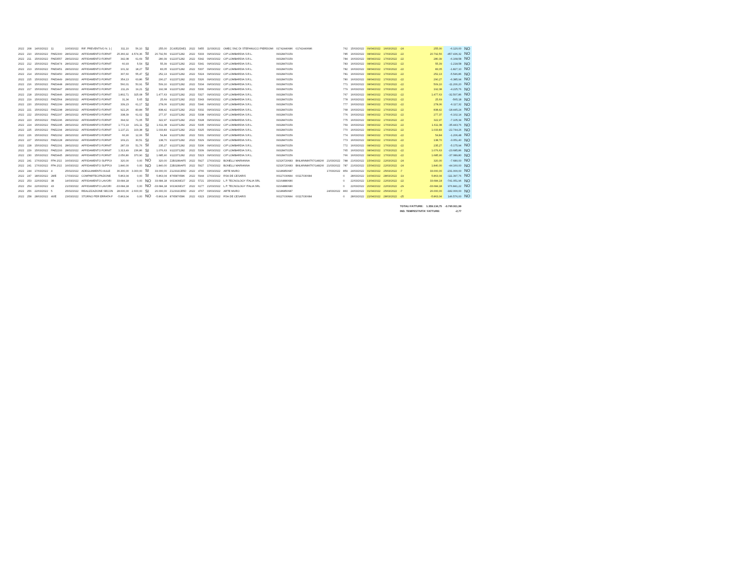| 2022 | 208 | 14/03/2022 | 11 | 10/03/2022 | RIF. PREVENTIVO N. 1 ( | 311,10 | 56,10 | SI | 255,00 | ZC4352D9E1 | 2022 | 5455 | 11/03/2022 | OMEC SNC DI STEFANUCCI PIERDOMI | 01742440686 | 01742440686 | | 762 | 15/03/2022 | 09/04/2022 | 16/03/2022 | -24 | 255,00 | -6.120,00 | NO |
| 2022 | 210 | 15/03/2022 | PAE2300 | 28/02/2022 | AFFIDAMENTO FORNIT | 25.366,92 | 4.574,36 | SI | 20.792,56 | 9122371282 | 2022 | 5333 | 09/03/2022 | CIP LOMBARDIA S.R.L. | 09328470159 | | | 785 | 16/03/2022 | 08/04/2022 | 17/03/2022 | -22 | 20.792,56 | -457.436,32 | NO |
| 2022 | 211 | 15/03/2022 | PAE3557 | 28/02/2022 | AFFIDAMENTO FORNIT | 342,08 | 61,69 | SI | 280,39 | 9122371282 | 2022 | 5342 | 09/03/2022 | CIP LOMBARDIA S.R.L. | 09328470159 | | | 784 | 16/03/2022 | 08/04/2022 | 17/03/2022 | -22 | 280,39 | -6.168,58 | NO |
| 2022 | 212 | 15/03/2022 | PAE3474 | 28/02/2022 | AFFIDAMENTO FORNIT | 60,93 | 5,54 | SI | 55,39 | 9122371282 | 2022 | 5341 | 09/03/2022 | CIP LOMBARDIA S.R.L. | 09328470159 | | | 783 | 16/03/2022 | 08/04/2022 | 17/03/2022 | -22 | 55,39 | -1.218,58 | NO |
| 2022 | 213 | 15/03/2022 | PAE3451 | 28/02/2022 | AFFIDAMENTO FORNIT | 101,32 | 18,27 | SI | 83,05 | 9122371282 | 2022 | 5337 | 09/03/2022 | CIP LOMBARDIA S.R.L. | 09328470159 | | | 782 | 16/03/2022 | 08/04/2022 | 17/03/2022 | -22 | 83,05 | -1.827,10 | NO |
| 2022 | 214 | 15/03/2022 | PAE3450 | 28/02/2022 | AFFIDAMENTO FORNIT | 307,60 | 55,47 | SI | 252,13 | 9122371282 | 2022 | 5324 | 09/03/2022 | CIP LOMBARDIA S.R.L. | 09328470159 | | | 781 | 16/03/2022 | 08/04/2022 | 17/03/2022 | -22 | 252,13 | -5.546,86 | NO |
| 2022 | 215 | 15/03/2022 | PAE3449 | 28/02/2022 | AFFIDAMENTO FORNIT | 354,13 | 63,86 | SI | 290,27 | 9122371282 | 2022 | 5326 | 09/03/2022 | CIP LOMBARDIA S.R.L. | 09328470159 | | | 780 | 16/03/2022 | 08/04/2022 | 17/03/2022 | -22 | 290,27 | -6.385,94 | NO |
| 2022 | 216 | 15/03/2022 | PAE3448 | 28/02/2022 | AFFIDAMENTO FORNIT | 560,01 | 50,91 | SI | 509,10 | 9122371282 | 2022 | 5334 | 09/03/2022 | CIP LOMBARDIA S.R.L. | 09328470159 | | | 771 | 16/03/2022 | 08/04/2022 | 17/03/2022 | -22 | 509,10 | -11.200,20 | NO |
| 2022 | 217 | 15/03/2022 | PAE3447 | 28/02/2022 | AFFIDAMENTO FORNIT | 211,29 | 19,21 | SI | 192,08 | 9122371282 | 2022 | 5330 | 09/03/2022 | CIP LOMBARDIA S.R.L. | 09328470159 | | | 779 | 16/03/2022 | 08/04/2022 | 17/03/2022 | -22 | 192,08 | -4.225,76 | NO |
| 2022 | 218 | 15/03/2022 | PAE3446 | 28/02/2022 | AFFIDAMENTO FORNIT | 1.802,71 | 325,08 | SI | 1.477,63 | 9122371282 | 2022 | 5327 | 09/03/2022 | CIP LOMBARDIA S.R.L. | 09328470159 | | | 767 | 16/03/2022 | 08/04/2022 | 17/03/2022 | -22 | 1.477,63 | -32.507,86 | NO |
| 2022 | 219 | 15/03/2022 | PAE2564 | 28/02/2022 | AFFIDAMENTO FORNIT | 31,34 | 5,65 | SI | 25,69 | 9122371282 | 2022 | 5343 | 09/03/2022 | CIP LOMBARDIA S.R.L. | 09328470159 | | | 778 | 16/03/2022 | 08/04/2022 | 17/03/2022 | -22 | 25,69 | -565,18 | NO |
| 2022 | 220 | 15/03/2022 | PAE2299 | 28/02/2022 | AFFIDAMENTO FORNIT | 339,23 | 61,17 | SI | 278,06 | 9122371282 | 2022 | 5340 | 09/03/2022 | CIP LOMBARDIA S.R.L. | 09328470159 | | | 777 | 16/03/2022 | 08/04/2022 | 17/03/2022 | -22 | 278,06 | -6.117,32 | NO |
| 2022 | 221 | 15/03/2022 | PAE2298 | 28/02/2022 | AFFIDAMENTO FORNIT | 922,26 | 83,84 | SI | 838,42 | 9122371282 | 2022 | 5332 | 09/03/2022 | CIP LOMBARDIA S.R.L. | 09328470159 | | | 768 | 16/03/2022 | 08/04/2022 | 17/03/2022 | -22 | 838,42 | -18.445,24 | NO |
| 2022 | 222 | 15/03/2022 | PAE2297 | 28/02/2022 | AFFIDAMENTO FORNIT | 338,39 | 61,02 | SI | 277,37 | 9122371282 | 2022 | 5338 | 09/03/2022 | CIP LOMBARDIA S.R.L. | 09328470159 | | | 776 | 16/03/2022 | 08/04/2022 | 17/03/2022 | -22 | 277,37 | -6.102,14 | NO |
| 2022 | 223 | 15/03/2022 | PAE2296 | 28/02/2022 | AFFIDAMENTO FORNIT | 394,02 | 71,05 | SI | 322,97 | 9122371282 | 2022 | 5328 | 09/03/2022 | CIP LOMBARDIA S.R.L. | 09328470159 | | | 775 | 16/03/2022 | 08/04/2022 | 17/03/2022 | -22 | 322,97 | -7.105,34 | NO |
| 2022 | 224 | 15/03/2022 | PAE2295 | 28/02/2022 | AFFIDAMENTO FORNIT | 1.772,19 | 161,11 | SI | 1.611,08 | 9122371282 | 2022 | 5335 | 09/03/2022 | CIP LOMBARDIA S.R.L. | 09328470159 | | | 769 | 16/03/2022 | 08/04/2022 | 17/03/2022 | -22 | 1.611,08 | -35.443,76 | NO |
| 2022 | 225 | 15/03/2022 | PAE2294 | 28/02/2022 | AFFIDAMENTO FORNIT | 1.137,21 | 103,38 | SI | 1.033,83 | 9122371282 | 2022 | 5325 | 09/03/2022 | CIP LOMBARDIA S.R.L. | 09328470159 | | | 770 | 16/03/2022 | 08/04/2022 | 17/03/2022 | -22 | 1.033,83 | -22.744,26 | NO |
| 2022 | 226 | 15/03/2022 | PAE2292 | 28/02/2022 | AFFIDAMENTO FORNIT | 66,90 | 12,06 | SI | 54,84 | 9122371282 | 2022 | 5331 | 09/03/2022 | CIP LOMBARDIA S.R.L. | 09328470159 | | | 774 | 16/03/2022 | 08/04/2022 | 17/03/2022 | -22 | 54,84 | -1.206,48 | NO |
| 2022 | 227 | 15/03/2022 | PAE2228 | 28/02/2022 | AFFIDAMENTO FORNIT | 169,21 | 30,51 | SI | 138,70 | 9122371282 | 2022 | 5329 | 09/03/2022 | CIP LOMBARDIA S.R.L. | 09328470159 | | | 773 | 16/03/2022 | 08/04/2022 | 17/03/2022 | -22 | 138,70 | -3.051,40 | NO |
| 2022 | 228 | 15/03/2022 | PAE2291 | 28/02/2022 | AFFIDAMENTO FORNIT | 287,03 | 51,76 | SI | 235,27 | 9122371282 | 2022 | 5336 | 09/03/2022 | CIP LOMBARDIA S.R.L. | 09328470159 | | | 772 | 16/03/2022 | 08/04/2022 | 17/03/2022 | -22 | 235,27 | -5.175,94 | NO |
| 2022 | 229 | 15/03/2022 | PAE2293 | 28/02/2022 | AFFIDAMENTO FORNIT | 1.313,49 | 236,86 | SI | 1.076,63 | 9122371282 | 2022 | 5339 | 09/03/2022 | CIP LOMBARDIA S.R.L. | 09328470159 | | | 765 | 16/03/2022 | 08/04/2022 | 17/03/2022 | -22 | 1.076,63 | -23.685,86 | NO |
| 2022 | 230 | 15/03/2022 | PAE3445 | 28/02/2022 | AFFIDAMENTO FORNIT | 2.056,80 | 370,90 | SI | 1.685,90 | 9122371282 | 2022 | 5323 | 09/03/2022 | CIP LOMBARDIA S.R.L. | 09328470159 | | | 766 | 16/03/2022 | 08/04/2022 | 17/03/2022 | -22 | 1.685,90 | -37.089,80 | NO |
| 2022 | 241 | 17/03/2022 | FPA 2/22 | 16/03/2022 | AFFIDAMENTO SUPPOI | 320,00 | 0,00 | NO | 320,00 | Z2B3289AF5 | 2022 | 5927 | 17/03/2022 | BONELLI MARIANNA | 02326720683 | BNLMNN86T67G482W | 21/03/2022 | 788 | 21/03/2022 | 15/04/2022 | 22/03/2022 | -24 | 320,00 | -7.680,00 | NO |
| 2022 | 241 | 17/03/2022 | FPA 2/22 | 16/03/2022 | AFFIDAMENTO SUPPOI | 1.840,00 | 0,00 | NO | 1.840,00 | Z2B3289AF5 | 2022 | 5927 | 17/03/2022 | BONELLI MARIANNA | 02326720683 | BNLMNN86T67G482W | 21/03/2022 | 787 | 21/03/2022 | 15/04/2022 | 22/03/2022 | -24 | 1.840,00 | -44.160,00 | NO |
| 2022 | 244 | 17/03/2022 | 4 | 25/02/2022 | ADEGUAMENTO AULE | 36.300,00 | 3.300,00 | SI | 33.000,00 | Z12332CE5D | 2022 | 4766 | 03/03/2022 | ARTE MURO | 02186850687 | | 17/03/2022 | 859 | 24/03/2022 | 01/04/2022 | 25/03/2022 | -7 | 33.000,00 | -231.000,00 | NO |
| 2022 | 247 | 18/03/2022 | 28/E | 17/03/2022 | COMPARTECIPAZIONE | 5.863,04 | 0,00 | SI | 5.863,04 | 8765876586 | 2022 | 5944 | 17/03/2022 | RSA DE CESARIS | 00117030684 | 00117030684 | | 0 | 28/03/2022 | 16/04/2022 | 28/03/2022 | -19 | 5.863,04 | -111.397,76 | NO |
| 2022 | 253 | 22/03/2022 | 38 | 14/03/2022 | AFFIDAMENTO LAVORI | 33.684,18 | 0,00 | NO | 33.684,18 | 9013439D27 | 2022 | 5721 | 15/03/2022 | L.P. TECNOLOGY ITALIA SRL | 02164880680 | | | 0 | 22/03/2022 | 13/04/2022 | 22/03/2022 | -22 | 33.684,18 | -741.051,96 | NO |
| 2022 | 254 | 22/03/2022 | 43 | 21/03/2022 | AFFIDAMENTO LAVORI | -33.684,18 | 0,00 | NO | -33.684,18 | 9013439D27 | 2022 | 6177 | 21/03/2022 | L.P. TECNOLOGY ITALIA SRL | 02164880680 | | | 0 | 22/03/2022 | 20/04/2022 | 22/03/2022 | -29 | -33.684,18 | 976.841,22 | NO |
| 2022 | 256 | 22/03/2022 | 5 | 25/02/2022 | REALIZZAZIONE SECON | 28.600,00 | 2.600,00 | SI | 26.000,00 | Z12332CE5D | 2022 | 4767 | 03/03/2022 | ARTE MURO | 02186850687 | | 24/03/2022 | 860 | 24/03/2022 | 01/04/2022 | 25/03/2022 | -7 | 26.000,00 | -182.000,00 | NO |
| 2022 | 258 | 28/03/2022 | 40/E | 23/03/2022 | STORNO PER ERRATA F | -5.863,04 | 0,00 | NO | -5.863,04 | 8765876586 | 2022 | 6323 | 23/03/2022 | RSA DE CESARIS | 00117030684 | 00117030684 | | 0 | 28/03/2022 | 22/04/2022 | 28/03/2022 | -25 | -5.863,04 | 146.576,00 | NO |
| | | | | | | | | | | | | | | | | | | | | | | TOTALI FATTURE: | 1.359.134,75 | -3.760.911,99 | |
| | | | | | | | | | | | | | | | | | | | | | | IND. TEMPESTIVITA' FATTURE: | | -2,77 | |